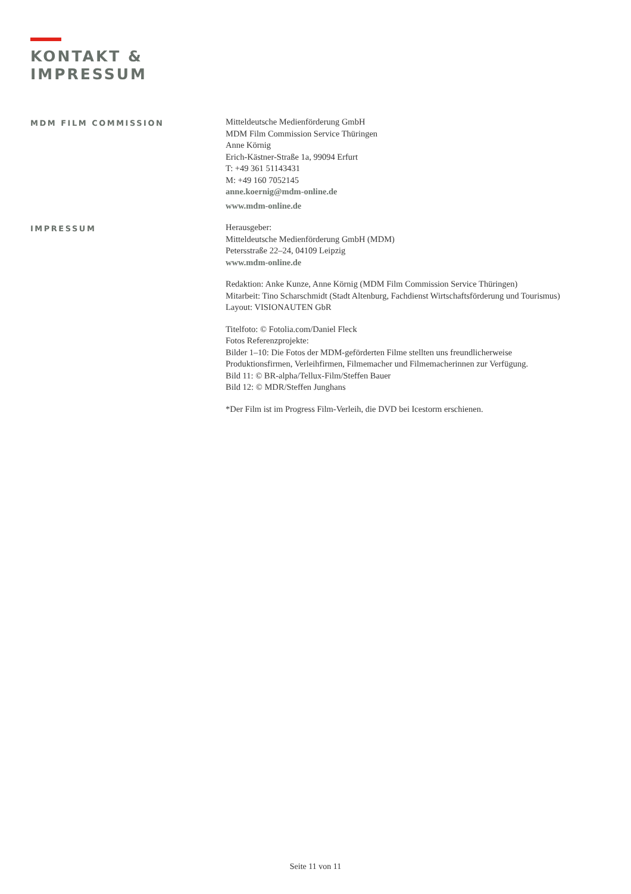KONTAKT &
IMPRESSUM
MDM FILM COMMISSION
Mitteldeutsche Medienförderung GmbH
MDM Film Commission Service Thüringen
Anne Körnig
Erich-Kästner-Straße 1a, 99094 Erfurt
T: +49 361 51143431
M: +49 160 7052145
anne.koernig@mdm-online.de
www.mdm-online.de
IMPRESSUM
Herausgeber:
Mitteldeutsche Medienförderung GmbH (MDM)
Petersstraße 22–24, 04109 Leipzig
www.mdm-online.de
Redaktion: Anke Kunze, Anne Körnig (MDM Film Commission Service Thüringen)
Mitarbeit: Tino Scharschmidt (Stadt Altenburg, Fachdienst Wirtschaftsförderung und Tourismus)
Layout: VISIONAUTEN GbR
Titelfoto: © Fotolia.com/Daniel Fleck
Fotos Referenzprojekte:
Bilder 1–10: Die Fotos der MDM-geförderten Filme stellten uns freundlicherweise
Produktionsfirmen, Verleihfirmen, Filmemacher und Filmemacherinnen zur Verfügung.
Bild 11: © BR-alpha/Tellux-Film/Steffen Bauer
Bild 12: © MDR/Steffen Junghans
*Der Film ist im Progress Film-Verleih, die DVD bei Icestorm erschienen.
Seite 11 von 11